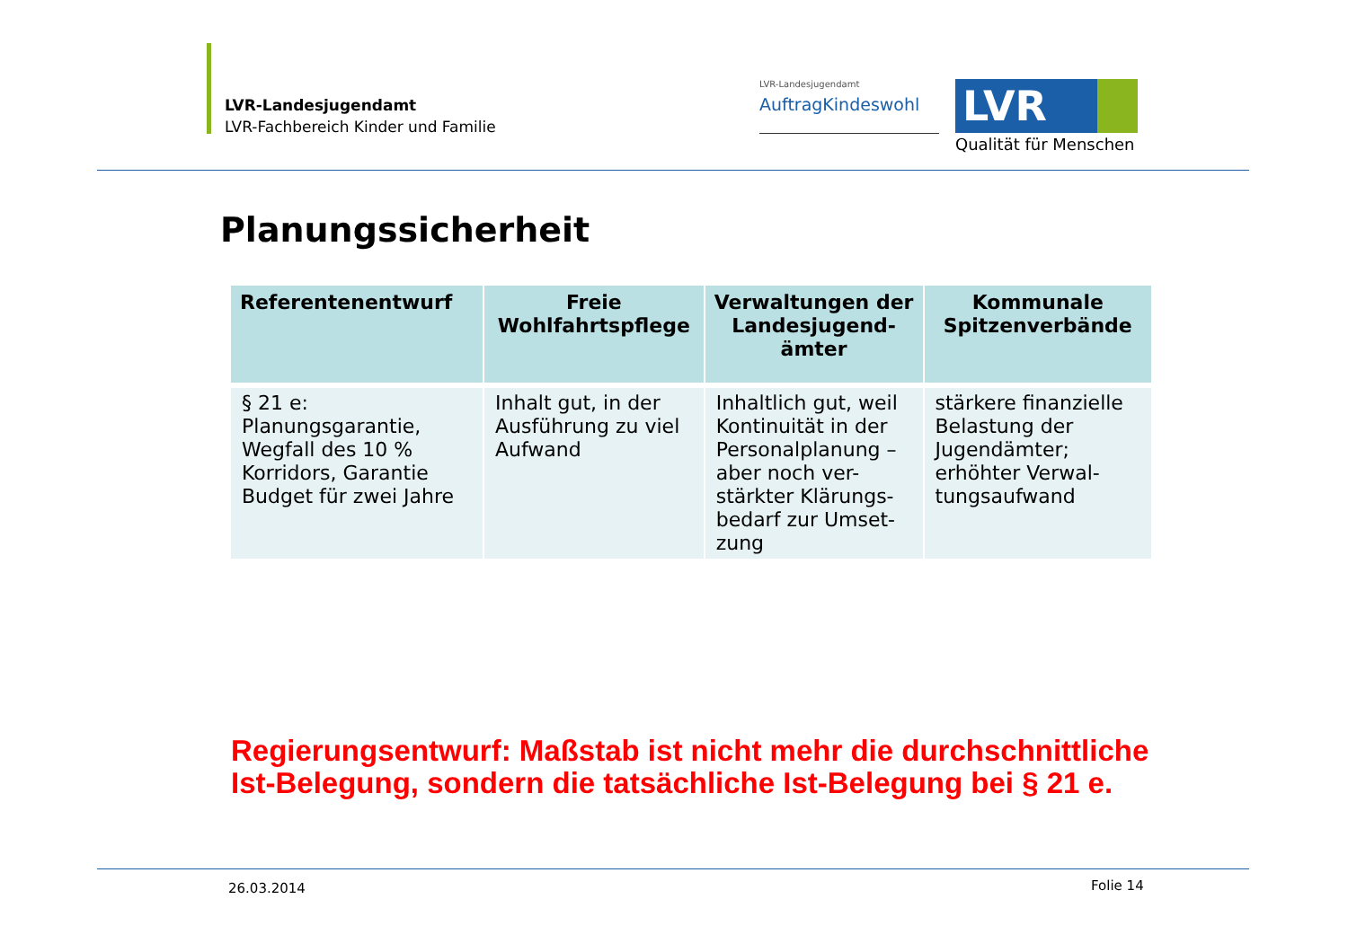LVR-Landesjugendamt
LVR-Fachbereich Kinder und Familie
LVR-Landesjugendamt
AuftragKindeswohl
LVR
Qualität für Menschen
Planungssicherheit
| Referentenentwurf | Freie Wohlfahrtspflege | Verwaltungen der Landesjugend-ämter | Kommunale Spitzenverbände |
| --- | --- | --- | --- |
| § 21 e: Planungsgarantie, Wegfall des 10 % Korridors, Garantie Budget für zwei Jahre | Inhalt gut, in der Ausführung zu viel Aufwand | Inhaltlich gut, weil Kontinuität in der Personalplanung – aber noch ver-stärkter Klärungs-bedarf zur Umset-zung | stärkere finanzielle Belastung der Jugendämter; erhöhter Verwal-tungsaufwand |
Regierungsentwurf: Maßstab ist nicht mehr die durchschnittliche
Ist-Belegung, sondern die tatsächliche Ist-Belegung bei § 21 e.
26.03.2014 Folie 14